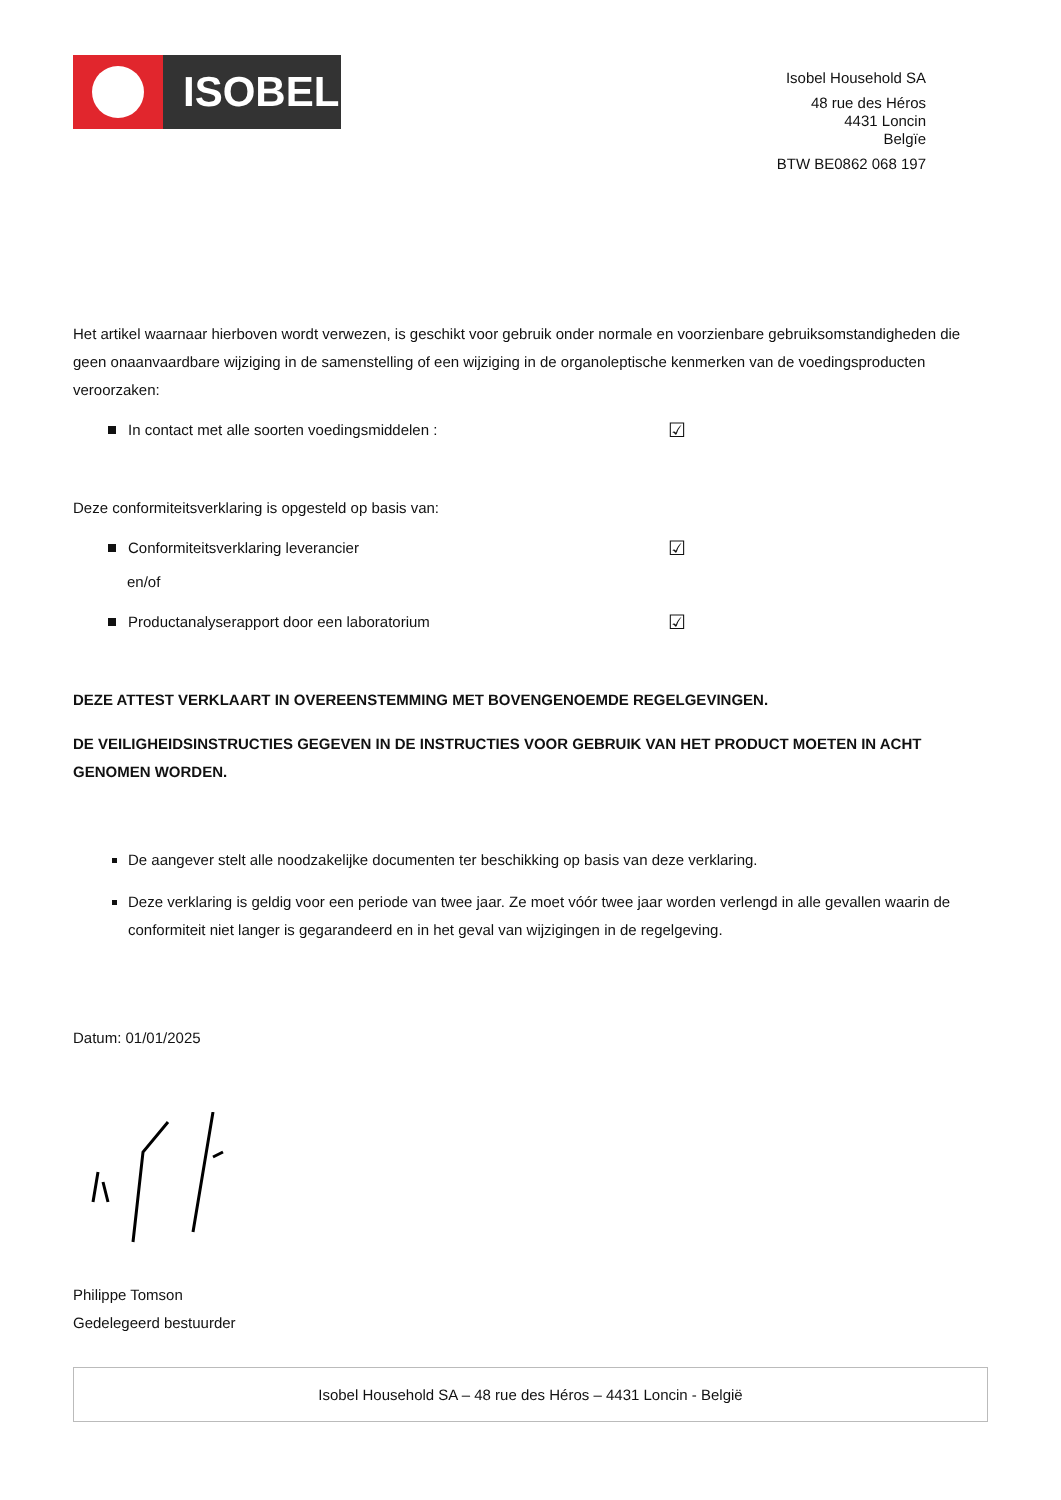ISOBEL
Isobel Household SA
48 rue des Héros
4431 Loncin
Belgïe
BTW BE0862 068 197
Het artikel waarnaar hierboven wordt verwezen, is geschikt voor gebruik onder normale en voorzienbare gebruiksomstandigheden die geen onaanvaardbare wijziging in de samenstelling of een wijziging in de organoleptische kenmerken van de voedingsproducten veroorzaken:
In contact met alle soorten voedingsmiddelen : ☑
Deze conformiteitsverklaring is opgesteld op basis van:
Conformiteitsverklaring leverancier ☑
en/of
Productanalyserapport door een laboratorium ☑
DEZE ATTEST VERKLAART IN OVEREENSTEMMING MET BOVENGENOEMDE REGELGEVINGEN.
DE VEILIGHEIDSINSTRUCTIES GEGEVEN IN DE INSTRUCTIES VOOR GEBRUIK VAN HET PRODUCT MOETEN IN ACHT GENOMEN WORDEN.
De aangever stelt alle noodzakelijke documenten ter beschikking op basis van deze verklaring.
Deze verklaring is geldig voor een periode van twee jaar. Ze moet vóór twee jaar worden verlengd in alle gevallen waarin de conformiteit niet langer is gegarandeerd en in het geval van wijzigingen in de regelgeving.
Datum: 01/01/2025
Philippe Tomson
Gedelegeerd bestuurder
Isobel Household SA – 48 rue des Héros – 4431 Loncin - België